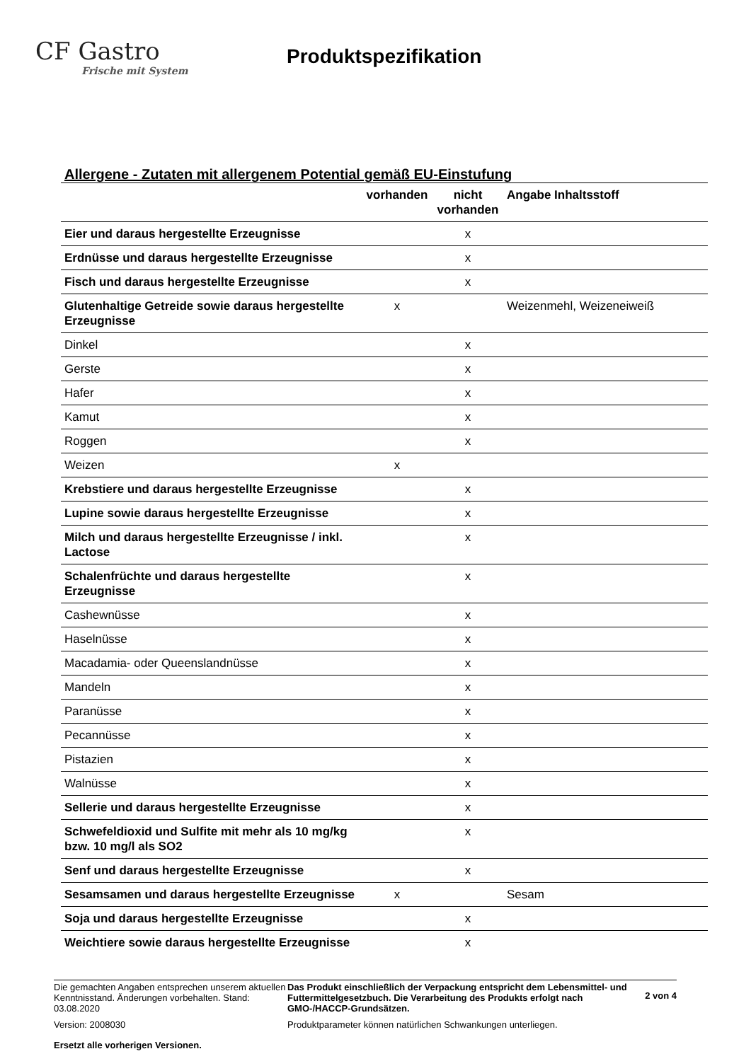CF Gastro
Frische mit System
Produktspezifikation
Allergene - Zutaten mit allergenem Potential gemäß EU-Einstufung
| | vorhanden | nicht vorhanden | Angabe Inhaltsstoff |
| --- | --- | --- | --- |
| Eier und daraus hergestellte Erzeugnisse | | x | |
| Erdnüsse und daraus hergestellte Erzeugnisse | | x | |
| Fisch und daraus hergestellte Erzeugnisse | | x | |
| Glutenhaltige Getreide sowie daraus hergestellte Erzeugnisse | x | | Weizenmehl, Weizeneiweiß |
| Dinkel | | x | |
| Gerste | | x | |
| Hafer | | x | |
| Kamut | | x | |
| Roggen | | x | |
| Weizen | x | | |
| Krebstiere und daraus hergestellte Erzeugnisse | | x | |
| Lupine sowie daraus hergestellte Erzeugnisse | | x | |
| Milch und daraus hergestellte Erzeugnisse / inkl. Lactose | | x | |
| Schalenfrüchte und daraus hergestellte Erzeugnisse | | x | |
| Cashewnüsse | | x | |
| Haselnüsse | | x | |
| Macadamia- oder Queenslandnüsse | | x | |
| Mandeln | | x | |
| Paranüsse | | x | |
| Pecannüsse | | x | |
| Pistazien | | x | |
| Walnüsse | | x | |
| Sellerie und daraus hergestellte Erzeugnisse | | x | |
| Schwefeldioxid und Sulfite mit mehr als 10 mg/kg bzw. 10 mg/l als SO2 | | x | |
| Senf und daraus hergestellte Erzeugnisse | | x | |
| Sesamsamen und daraus hergestellte Erzeugnisse | x | | Sesam |
| Soja und daraus hergestellte Erzeugnisse | | x | |
| Weichtiere sowie daraus hergestellte Erzeugnisse | | x | |
Die gemachten Angaben entsprechen unserem aktuellen Kenntnisstand. Änderungen vorbehalten. Stand: 03.08.2020
Version: 2008030
Ersetzt alle vorherigen Versionen.
Das Produkt einschließlich der Verpackung entspricht dem Lebensmittel- und Futtermittelgesetzbuch. Die Verarbeitung des Produkts erfolgt nach GMO-/HACCP-Grundsätzen.
Produktparameter können natürlichen Schwankungen unterliegen.
2 von 4